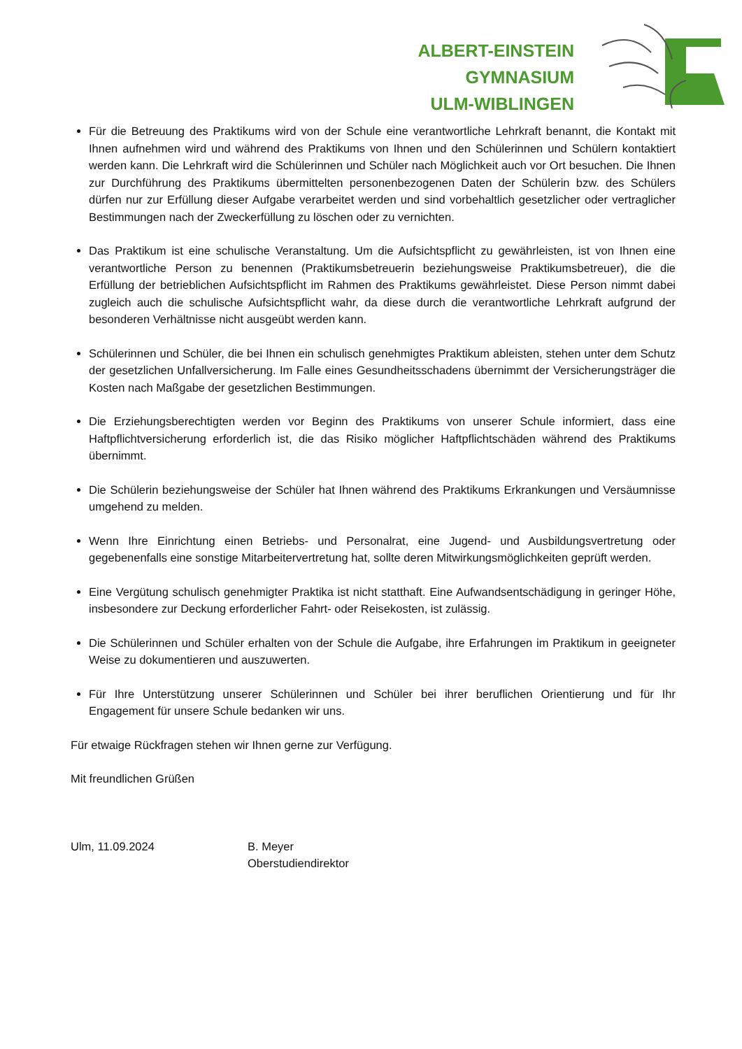ALBERT-EINSTEIN
GYMNASIUM
ULM-WIBLINGEN
Für die Betreuung des Praktikums wird von der Schule eine verantwortliche Lehrkraft benannt, die Kontakt mit Ihnen aufnehmen wird und während des Praktikums von Ihnen und den Schülerinnen und Schülern kontaktiert werden kann. Die Lehrkraft wird die Schülerinnen und Schüler nach Möglichkeit auch vor Ort besuchen. Die Ihnen zur Durchführung des Praktikums übermittelten personenbezogenen Daten der Schülerin bzw. des Schülers dürfen nur zur Erfüllung dieser Aufgabe verarbeitet werden und sind vorbehaltlich gesetzlicher oder vertraglicher Bestimmungen nach der Zweckerfüllung zu löschen oder zu vernichten.
Das Praktikum ist eine schulische Veranstaltung. Um die Aufsichtspflicht zu gewährleisten, ist von Ihnen eine verantwortliche Person zu benennen (Praktikumsbetreuerin beziehungsweise Praktikumsbetreuer), die die Erfüllung der betrieblichen Aufsichtspflicht im Rahmen des Praktikums gewährleistet. Diese Person nimmt dabei zugleich auch die schulische Aufsichtspflicht wahr, da diese durch die verantwortliche Lehrkraft aufgrund der besonderen Verhältnisse nicht ausgeübt werden kann.
Schülerinnen und Schüler, die bei Ihnen ein schulisch genehmigtes Praktikum ableisten, stehen unter dem Schutz der gesetzlichen Unfallversicherung. Im Falle eines Gesundheitsschadens übernimmt der Versicherungsträger die Kosten nach Maßgabe der gesetzlichen Bestimmungen.
Die Erziehungsberechtigten werden vor Beginn des Praktikums von unserer Schule informiert, dass eine Haftpflichtversicherung erforderlich ist, die das Risiko möglicher Haftpflichtschäden während des Praktikums übernimmt.
Die Schülerin beziehungsweise der Schüler hat Ihnen während des Praktikums Erkrankungen und Versäumnisse umgehend zu melden.
Wenn Ihre Einrichtung einen Betriebs- und Personalrat, eine Jugend- und Ausbildungsvertretung oder gegebenenfalls eine sonstige Mitarbeitervertretung hat, sollte deren Mitwirkungsmöglichkeiten geprüft werden.
Eine Vergütung schulisch genehmigter Praktika ist nicht statthaft. Eine Aufwandsentschädigung in geringer Höhe, insbesondere zur Deckung erforderlicher Fahrt- oder Reisekosten, ist zulässig.
Die Schülerinnen und Schüler erhalten von der Schule die Aufgabe, ihre Erfahrungen im Praktikum in geeigneter Weise zu dokumentieren und auszuwerten.
Für Ihre Unterstützung unserer Schülerinnen und Schüler bei ihrer beruflichen Orientierung und für Ihr Engagement für unsere Schule bedanken wir uns.
Für etwaige Rückfragen stehen wir Ihnen gerne zur Verfügung.
Mit freundlichen Grüßen
Ulm, 11.09.2024 B. Meyer
Oberstudiendirektor